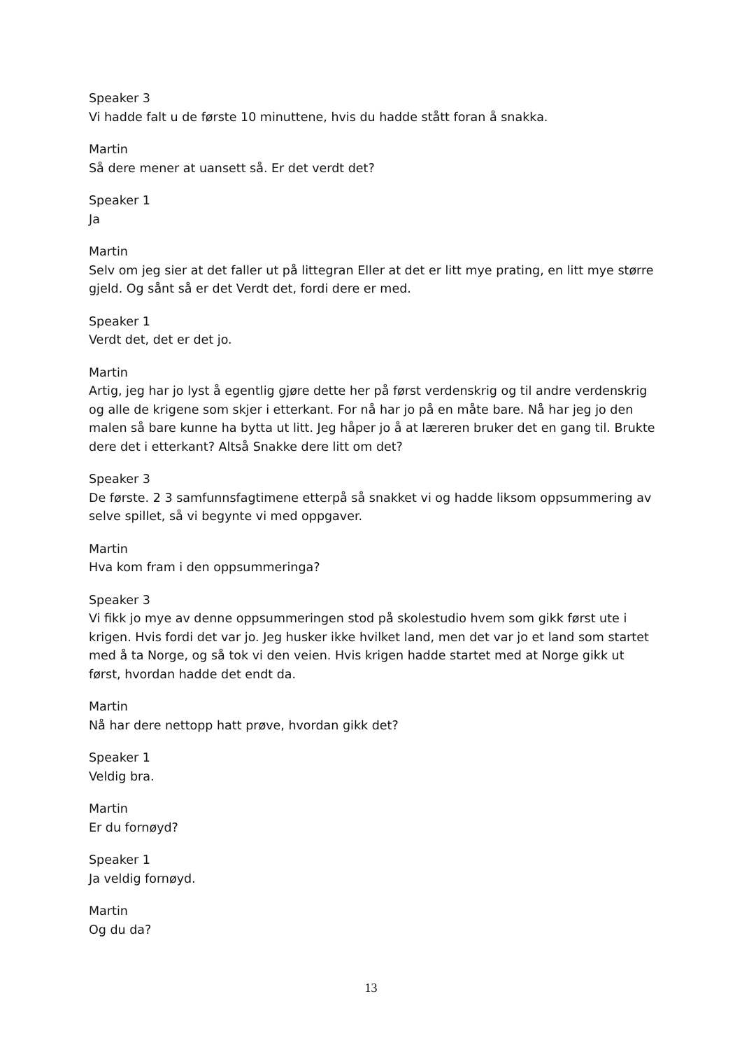Speaker 3
Vi hadde falt u de første 10 minuttene, hvis du hadde stått foran å snakka.
Martin
Så dere mener at uansett så. Er det verdt det?
Speaker 1
Ja
Martin
Selv om jeg sier at det faller ut på littegran Eller at det er litt mye prating, en litt mye større gjeld. Og sånt så er det Verdt det, fordi dere er med.
Speaker 1
Verdt det, det er det jo.
Martin
Artig, jeg har jo lyst å egentlig gjøre dette her på først verdenskrig og til andre verdenskrig og alle de krigene som skjer i etterkant. For nå har jo på en måte bare. Nå har jeg jo den malen så bare kunne ha bytta ut litt. Jeg håper jo å at læreren bruker det en gang til. Brukte dere det i etterkant? Altså Snakke dere litt om det?
Speaker 3
De første. 2 3 samfunnsfagtimene etterpå så snakket vi og hadde liksom oppsummering av selve spillet, så vi begynte vi med oppgaver.
Martin
Hva kom fram i den oppsummeringa?
Speaker 3
Vi fikk jo mye av denne oppsummeringen stod på skolestudio hvem som gikk først ute i krigen. Hvis fordi det var jo. Jeg husker ikke hvilket land, men det var jo et land som startet med å ta Norge, og så tok vi den veien. Hvis krigen hadde startet med at Norge gikk ut først, hvordan hadde det endt da.
Martin
Nå har dere nettopp hatt prøve, hvordan gikk det?
Speaker 1
Veldig bra.
Martin
Er du fornøyd?
Speaker 1
Ja veldig fornøyd.
Martin
Og du da?
13